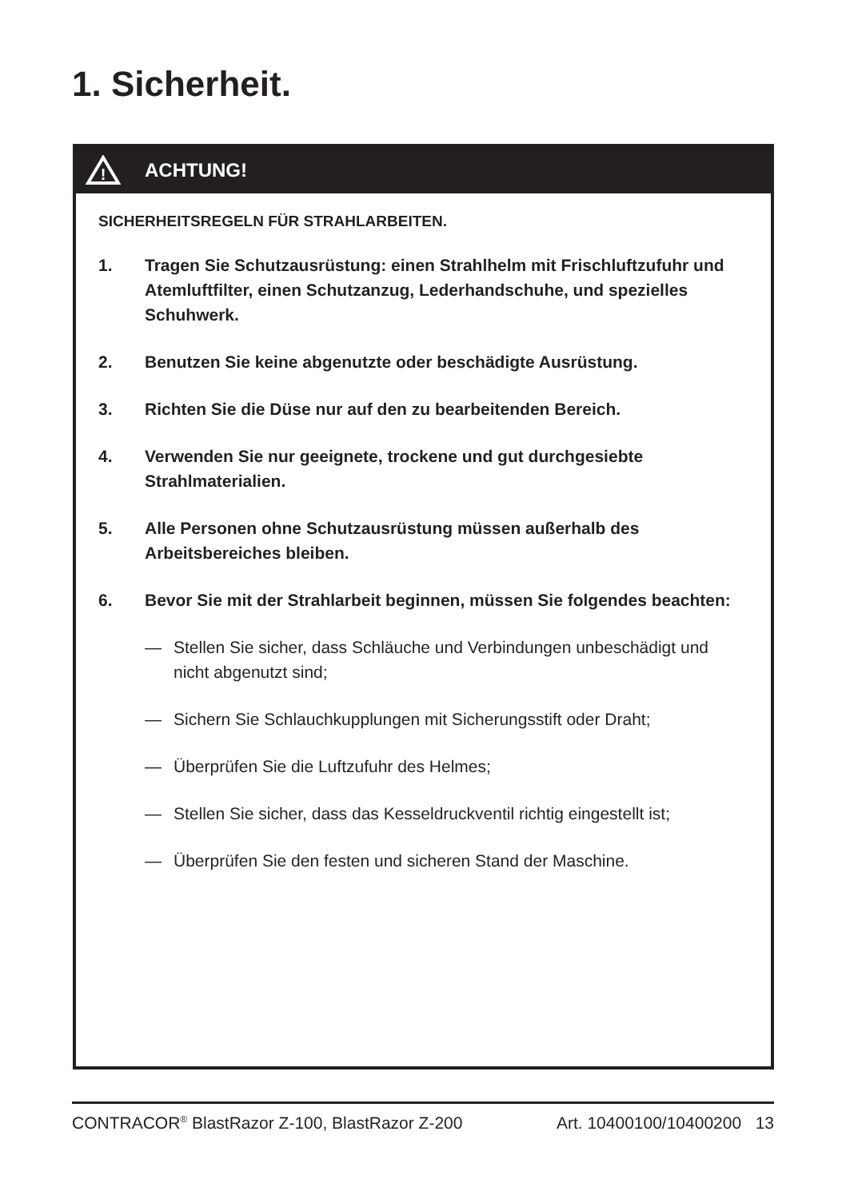1. Sicherheit.
!
ACHTUNG!
SICHERHEITSREGELN FÜR STRAHLARBEITEN.
1. Tragen Sie Schutzausrüstung: einen Strahlhelm mit Frischluftzufuhr und Atemluftfilter, einen Schutzanzug, Lederhandschuhe, und spezielles Schuhwerk.
2. Benutzen Sie keine abgenutzte oder beschädigte Ausrüstung.
3. Richten Sie die Düse nur auf den zu bearbeitenden Bereich.
4. Verwenden Sie nur geeignete, trockene und gut durchgesiebte Strahlmaterialien.
5. Alle Personen ohne Schutzausrüstung müssen außerhalb des Arbeitsbereiches bleiben.
6. Bevor Sie mit der Strahlarbeit beginnen, müssen Sie folgendes beachten:
— Stellen Sie sicher, dass Schläuche und Verbindungen unbeschädigt und nicht abgenutzt sind;
— Sichern Sie Schlauchkupplungen mit Sicherungsstift oder Draht;
— Überprüfen Sie die Luftzufuhr des Helmes;
— Stellen Sie sicher, dass das Kesseldruckventil richtig eingestellt ist;
— Überprüfen Sie den festen und sicheren Stand der Maschine.
CONTRACOR<sup>®</sup> BlastRazor Z-100, BlastRazor Z-200 Art. 10400100/10400200 13